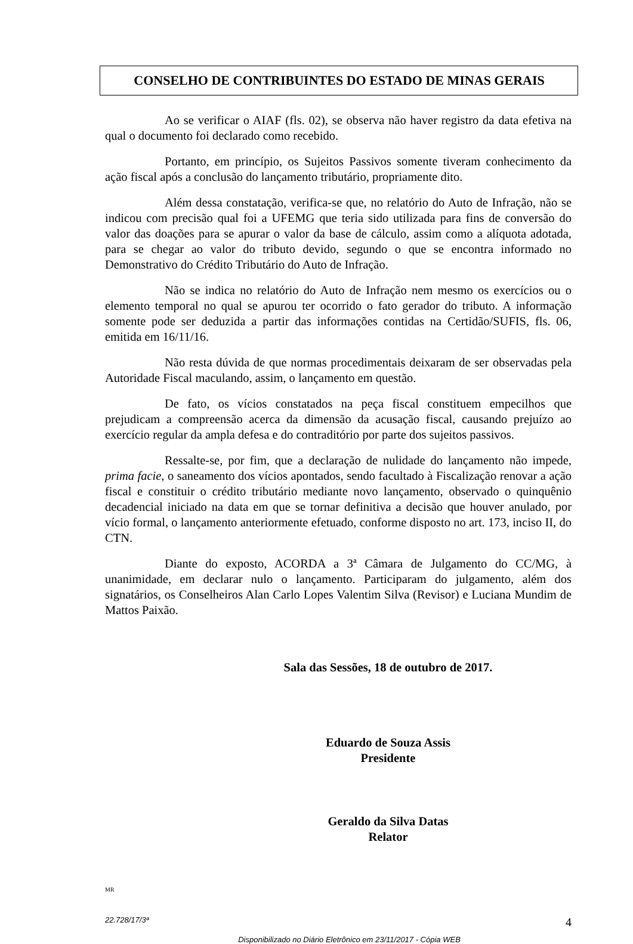CONSELHO DE CONTRIBUINTES DO ESTADO DE MINAS GERAIS
Ao se verificar o AIAF (fls. 02), se observa não haver registro da data efetiva na qual o documento foi declarado como recebido.
Portanto, em princípio, os Sujeitos Passivos somente tiveram conhecimento da ação fiscal após a conclusão do lançamento tributário, propriamente dito.
Além dessa constatação, verifica-se que, no relatório do Auto de Infração, não se indicou com precisão qual foi a UFEMG que teria sido utilizada para fins de conversão do valor das doações para se apurar o valor da base de cálculo, assim como a alíquota adotada, para se chegar ao valor do tributo devido, segundo o que se encontra informado no Demonstrativo do Crédito Tributário do Auto de Infração.
Não se indica no relatório do Auto de Infração nem mesmo os exercícios ou o elemento temporal no qual se apurou ter ocorrido o fato gerador do tributo. A informação somente pode ser deduzida a partir das informações contidas na Certidão/SUFIS, fls. 06, emitida em 16/11/16.
Não resta dúvida de que normas procedimentais deixaram de ser observadas pela Autoridade Fiscal maculando, assim, o lançamento em questão.
De fato, os vícios constatados na peça fiscal constituem empecilhos que prejudicam a compreensão acerca da dimensão da acusação fiscal, causando prejuízo ao exercício regular da ampla defesa e do contraditório por parte dos sujeitos passivos.
Ressalte-se, por fim, que a declaração de nulidade do lançamento não impede, prima facie, o saneamento dos vícios apontados, sendo facultado à Fiscalização renovar a ação fiscal e constituir o crédito tributário mediante novo lançamento, observado o quinquênio decadencial iniciado na data em que se tornar definitiva a decisão que houver anulado, por vício formal, o lançamento anteriormente efetuado, conforme disposto no art. 173, inciso II, do CTN.
Diante do exposto, ACORDA a 3ª Câmara de Julgamento do CC/MG, à unanimidade, em declarar nulo o lançamento. Participaram do julgamento, além dos signatários, os Conselheiros Alan Carlo Lopes Valentim Silva (Revisor) e Luciana Mundim de Mattos Paixão.
Sala das Sessões, 18 de outubro de 2017.
Eduardo de Souza Assis
Presidente
Geraldo da Silva Datas
Relator
MR
22.728/17/3ª 4
Disponibilizado no Diário Eletrônico em 23/11/2017 - Cópia WEB